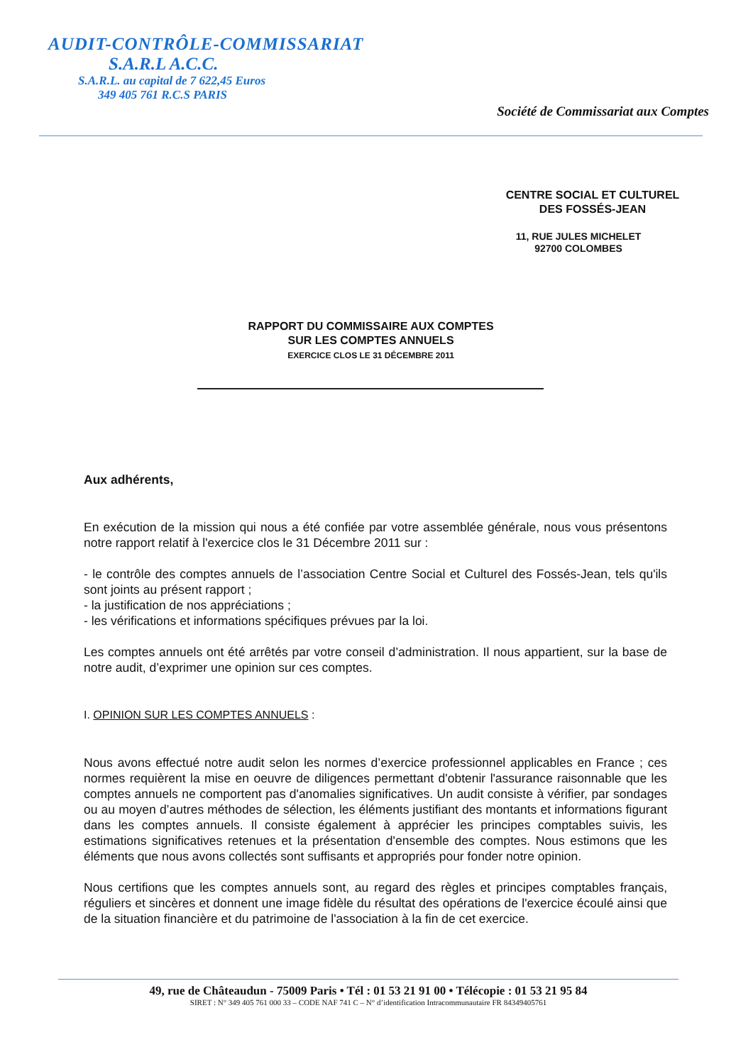AUDIT-CONTRÔLE-COMMISSARIAT
S.A.R.L A.C.C.
S.A.R.L. au capital de 7 622,45 Euros
349 405 761 R.C.S PARIS
Société de Commissariat aux Comptes
CENTRE SOCIAL ET CULTUREL
DES FOSSÉS-JEAN
11, RUE JULES MICHELET
92700 COLOMBES
RAPPORT DU COMMISSAIRE AUX COMPTES
SUR LES COMPTES ANNUELS
EXERCICE CLOS LE 31 DÉCEMBRE 2011
Aux adhérents,
En exécution de la mission qui nous a été confiée par votre assemblée générale, nous vous présentons notre rapport relatif à l'exercice clos le 31 Décembre 2011 sur :
- le contrôle des comptes annuels de l’association Centre Social et Culturel des Fossés-Jean, tels qu'ils sont joints au présent rapport ;
- la justification de nos appréciations ;
- les vérifications et informations spécifiques prévues par la loi.
Les comptes annuels ont été arrêtés par votre conseil d’administration. Il nous appartient, sur la base de notre audit, d’exprimer une opinion sur ces comptes.
I. OPINION SUR LES COMPTES ANNUELS :
Nous avons effectué notre audit selon les normes d’exercice professionnel applicables en France ; ces normes requièrent la mise en oeuvre de diligences permettant d'obtenir l'assurance raisonnable que les comptes annuels ne comportent pas d'anomalies significatives. Un audit consiste à vérifier, par sondages ou au moyen d’autres méthodes de sélection, les éléments justifiant des montants et informations figurant dans les comptes annuels. Il consiste également à apprécier les principes comptables suivis, les estimations significatives retenues et la présentation d'ensemble des comptes. Nous estimons que les éléments que nous avons collectés sont suffisants et appropriés pour fonder notre opinion.
Nous certifions que les comptes annuels sont, au regard des règles et principes comptables français, réguliers et sincères et donnent une image fidèle du résultat des opérations de l'exercice écoulé ainsi que de la situation financière et du patrimoine de l'association à la fin de cet exercice.
49, rue de Châteaudun - 75009 Paris • Tél : 01 53 21 91 00 • Télécopie : 01 53 21 95 84
SIRET : N° 349 405 761 000 33 – CODE NAF 741 C – N° d’identification Intracommunautaire FR 84349405761